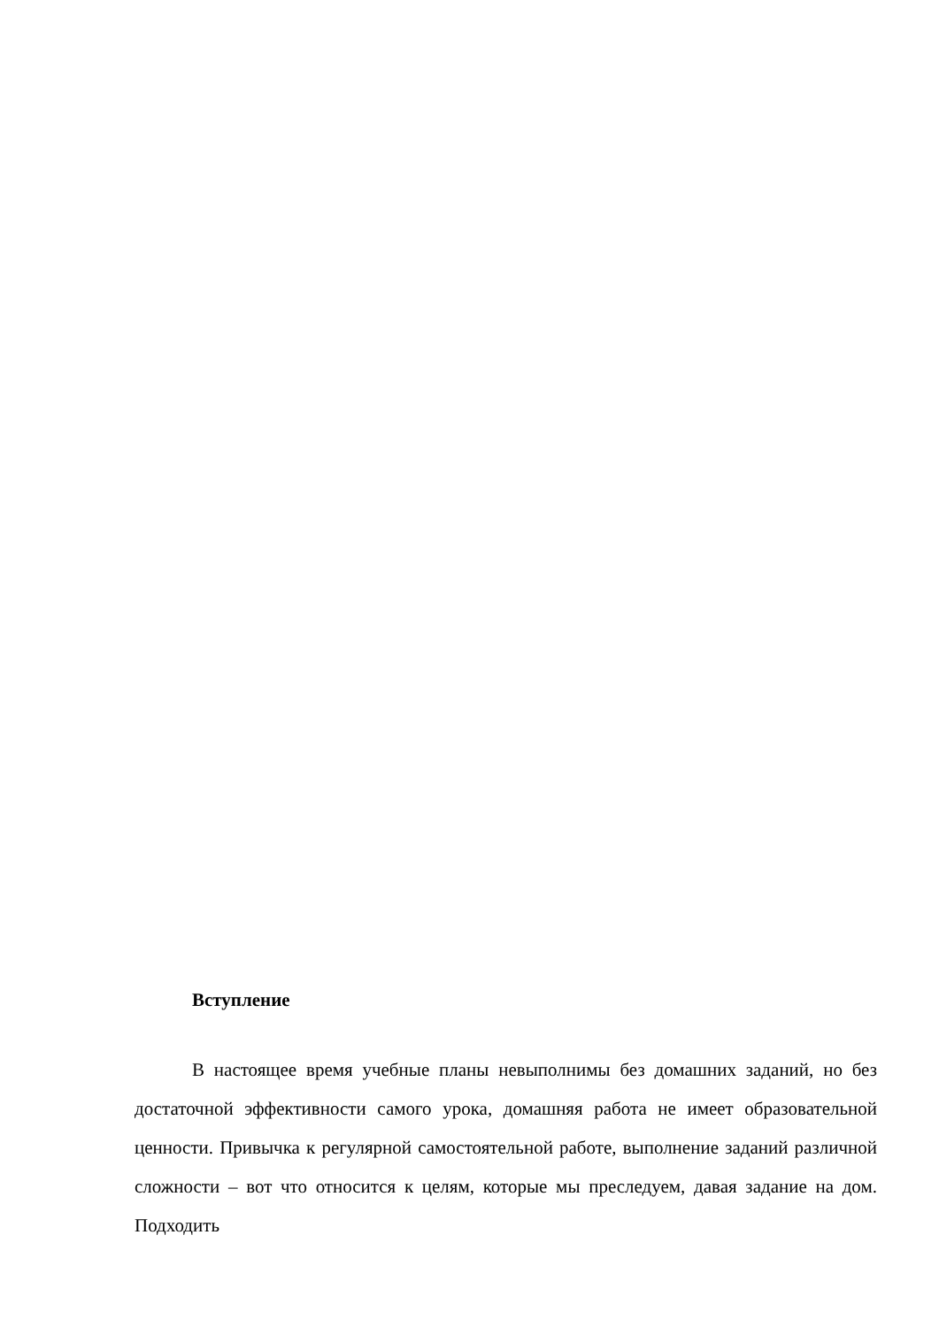Вступление
В настоящее время учебные планы невыполнимы без домашних заданий, но без достаточной эффективности самого урока, домашняя работа не имеет образовательной ценности. Привычка к регулярной самостоятельной работе, выполнение заданий различной сложности – вот что относится к целям, которые мы преследуем, давая задание на дом. Подходить